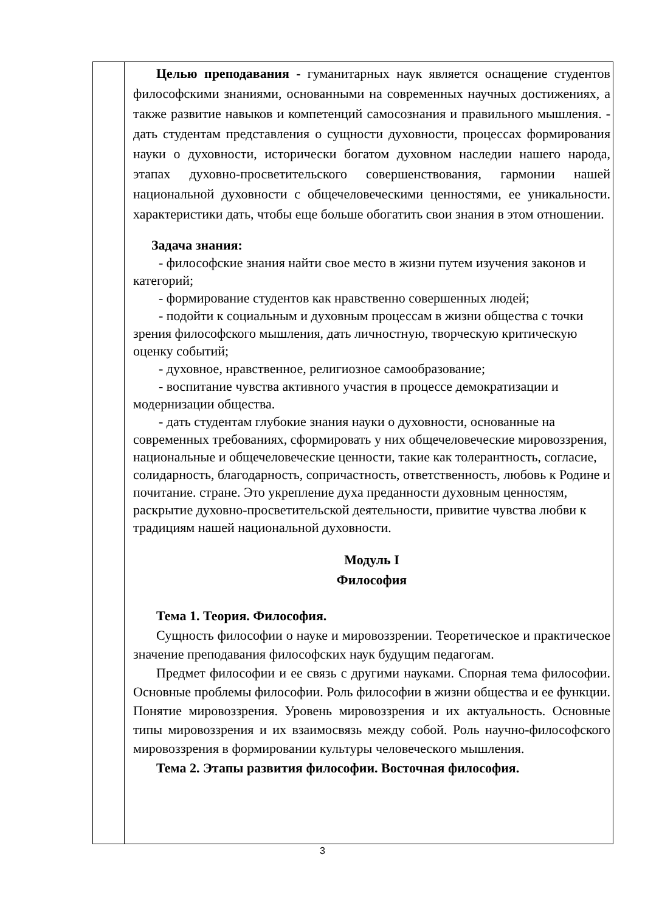Целью преподавания - гуманитарных наук является оснащение студентов философскими знаниями, основанными на современных научных достижениях, а также развитие навыков и компетенций самосознания и правильного мышления. - дать студентам представления о сущности духовности, процессах формирования науки о духовности, исторически богатом духовном наследии нашего народа, этапах духовно-просветительского совершенствования, гармонии нашей национальной духовности с общечеловеческими ценностями, ее уникальности. характеристики дать, чтобы еще больше обогатить свои знания в этом отношении.
Задача знания:
- философские знания найти свое место в жизни путем изучения законов и категорий;
- формирование студентов как нравственно совершенных людей;
- подойти к социальным и духовным процессам в жизни общества с точки зрения философского мышления, дать личностную, творческую критическую оценку событий;
- духовное, нравственное, религиозное самообразование;
- воспитание чувства активного участия в процессе демократизации и модернизации общества.
- дать студентам глубокие знания науки о духовности, основанные на современных требованиях, сформировать у них общечеловеческие мировоззрения, национальные и общечеловеческие ценности, такие как толерантность, согласие, солидарность, благодарность, сопричастность, ответственность, любовь к Родине и почитание. стране. Это укрепление духа преданности духовным ценностям, раскрытие духовно-просветительской деятельности, привитие чувства любви к традициям нашей национальной духовности.
Модуль I
Философия
Тема 1. Теория. Философия.
Сущность философии о науке и мировоззрении. Теоретическое и практическое значение преподавания философских наук будущим педагогам.
Предмет философии и ее связь с другими науками. Спорная тема философии. Основные проблемы философии. Роль философии в жизни общества и ее функции. Понятие мировоззрения. Уровень мировоззрения и их актуальность. Основные типы мировоззрения и их взаимосвязь между собой. Роль научно-философского мировоззрения в формировании культуры человеческого мышления.
Тема 2. Этапы развития философии. Восточная философия.
3